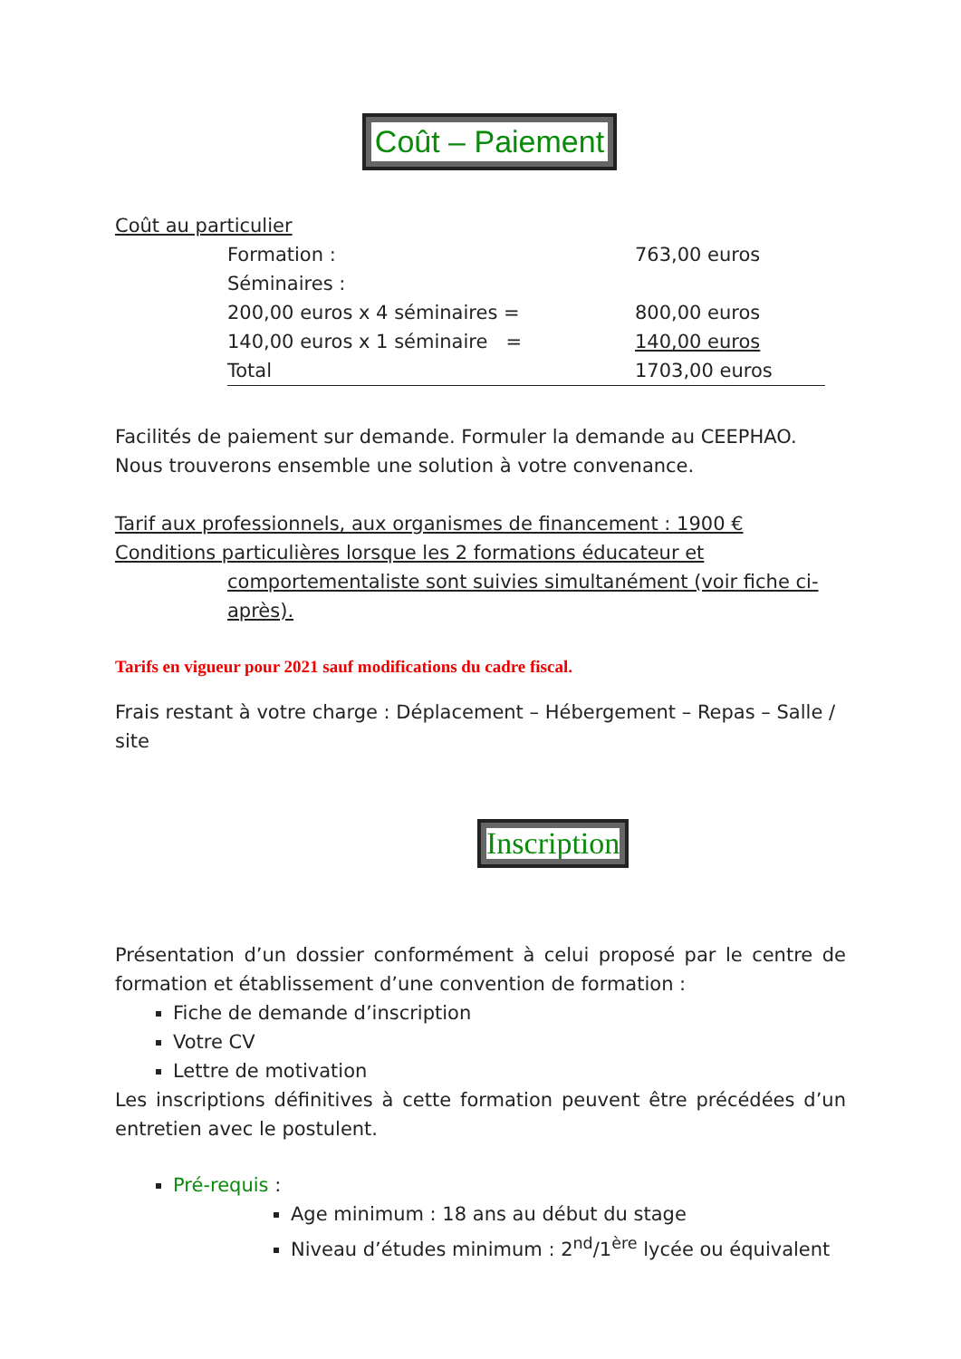Coût – Paiement
Coût au particulier
| Formation : | 763,00 euros |
| Séminaires : | |
| 200,00 euros x 4 séminaires = | 800,00 euros |
| 140,00 euros x 1 séminaire = | 140,00 euros |
| Total | 1703,00 euros |
Facilités de paiement sur demande. Formuler la demande au CEEPHAO.
Nous trouverons ensemble une solution à votre convenance.
Tarif aux professionnels, aux organismes de financement : 1900 €
Conditions particulières lorsque les 2 formations éducateur et
comportementaliste sont suivies simultanément (voir fiche ci-après).
Tarifs en vigueur pour 2021 sauf modifications du cadre fiscal.
Frais restant à votre charge : Déplacement – Hébergement – Repas – Salle / site
Inscription
Présentation d’un dossier conformément à celui proposé par le centre de formation et établissement d’une convention de formation :
Fiche de demande d’inscription
Votre CV
Lettre de motivation
Les inscriptions définitives à cette formation peuvent être précédées d’un entretien avec le postulent.
Pré-requis :
Age minimum : 18 ans au début du stage
Niveau d’études minimum : 2<sup>nd</sup>/1<sup>ère</sup> lycée ou équivalent